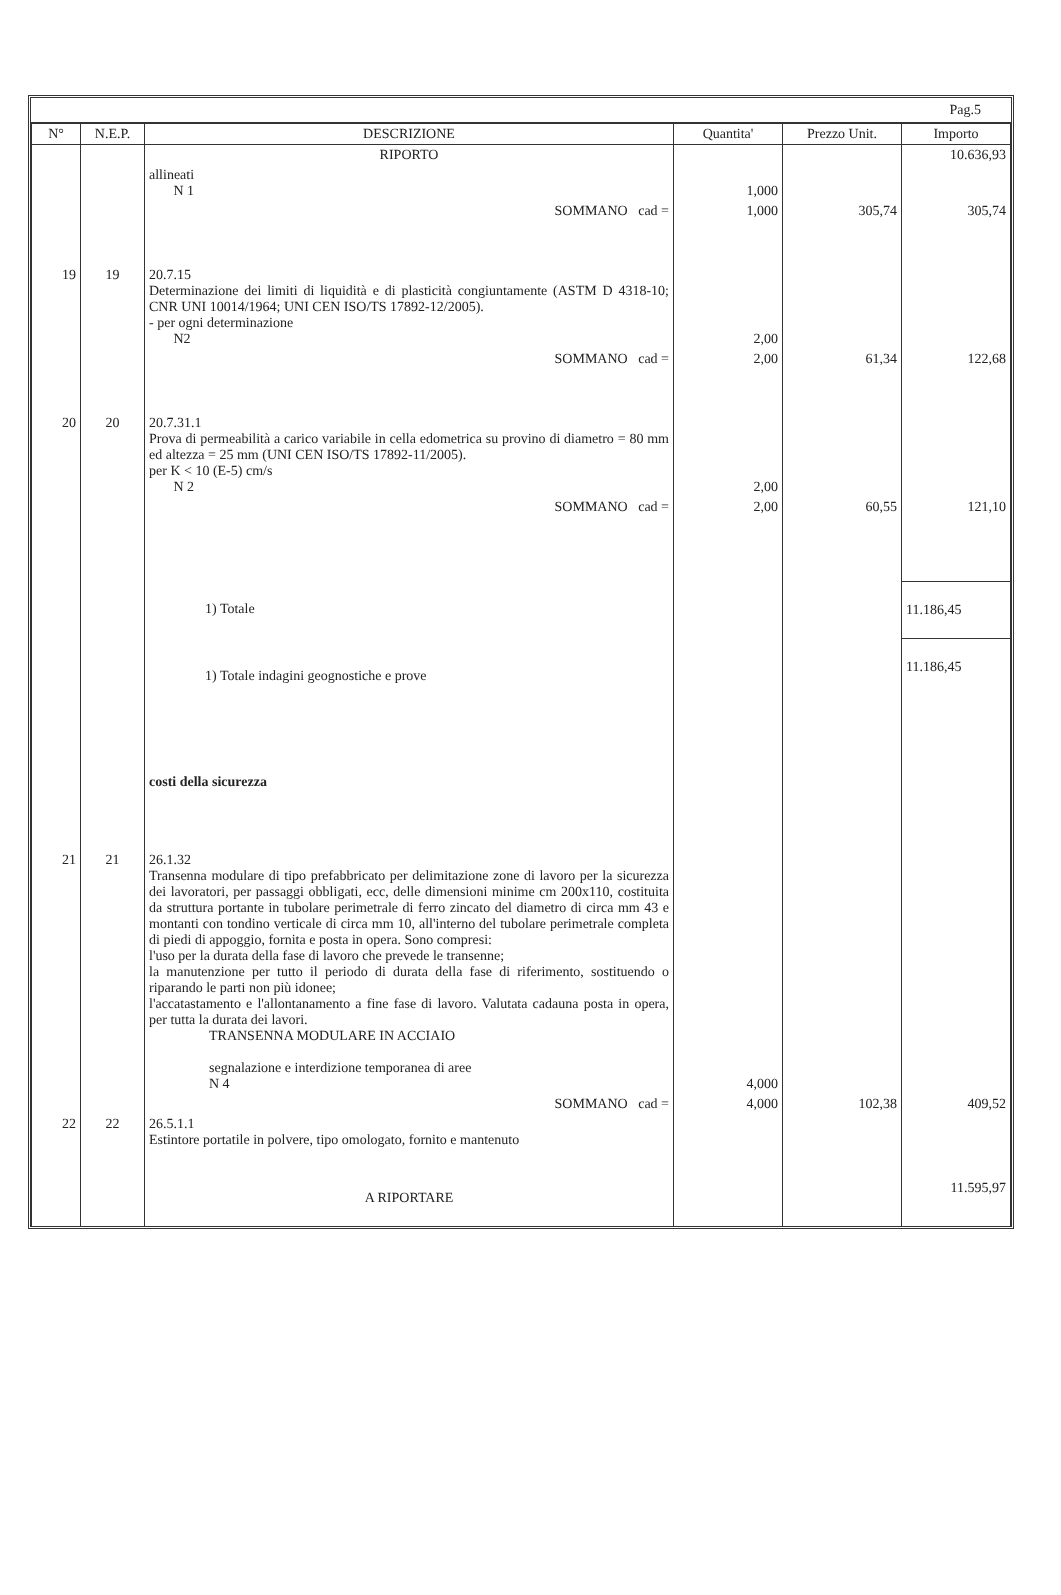Pag.5
| N° | N.E.P. | DESCRIZIONE | Quantita' | Prezzo Unit. | Importo |
| --- | --- | --- | --- | --- | --- |
| | | RIPORTO | | | 10.636,93 |
| | | allineati N 1 | 1,000 | | |
| | | SOMMANO cad = | 1,000 | 305,74 | 305,74 |
| 19 | 19 | 20.7.15 Determinazione dei limiti di liquidità e di plasticità congiuntamente (ASTM D 4318-10; CNR UNI 10014/1964; UNI CEN ISO/TS 17892-12/2005). - per ogni determinazione N2 | 2,00 | | |
| | | SOMMANO cad = | 2,00 | 61,34 | 122,68 |
| 20 | 20 | 20.7.31.1 Prova di permeabilità a carico variabile in cella edometrica su provino di diametro = 80 mm ed altezza = 25 mm (UNI CEN ISO/TS 17892-11/2005). per K < 10 (E-5) cm/s N 2 | 2,00 | | |
| | | SOMMANO cad = | 2,00 | 60,55 | 121,10 |
| | | 1) Totale | | | 11.186,45 |
| | | 1) Totale indagini geognostiche e prove | | | 11.186,45 |
| | | costi della sicurezza | | | |
| 21 | 21 | 26.1.32 Transenna modulare di tipo prefabbricato per delimitazione zone di lavoro per la sicurezza dei lavoratori, per passaggi obbligati, ecc, delle dimensioni minime cm 200x110, costituita da struttura portante in tubolare perimetrale di ferro zincato del diametro di circa mm 43 e montanti con tondino verticale di circa mm 10, all'interno del tubolare perimetrale completa di piedi di appoggio, fornita e posta in opera. Sono compresi: l'uso per la durata della fase di lavoro che prevede le transenne; la manutenzione per tutto il periodo di durata della fase di riferimento, sostituendo o riparando le parti non più idonee; l'accatastamento e l'allontanamento a fine fase di lavoro. Valutata cadauna posta in opera, per tutta la durata dei lavori. TRANSENNA MODULARE IN ACCIAIO segnalazione e interdizione temporanea di aree N 4 | 4,000 | | |
| | | SOMMANO cad = | 4,000 | 102,38 | 409,52 |
| 22 | 22 | 26.5.1.1 Estintore portatile in polvere, tipo omologato, fornito e mantenuto | | | |
| | | A RIPORTARE | | | 11.595,97 |